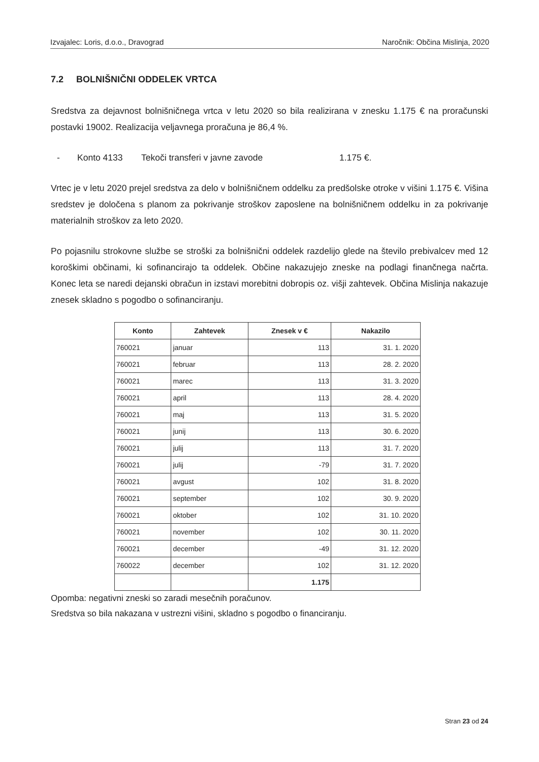Izvajalec: Loris, d.o.o., Dravograd Naročnik: Občina Mislinja, 2020
7.2 BOLNIŠNIČNI ODDELEK VRTCA
Sredstva za dejavnost bolnišničnega vrtca v letu 2020 so bila realizirana v znesku 1.175 € na proračunski postavki 19002. Realizacija veljavnega proračuna je 86,4 %.
- Konto 4133 Tekoči transferi v javne zavode 1.175 €.
Vrtec je v letu 2020 prejel sredstva za delo v bolnišničnem oddelku za predšolske otroke v višini 1.175 €. Višina sredstev je določena s planom za pokrivanje stroškov zaposlene na bolnišničnem oddelku in za pokrivanje materialnih stroškov za leto 2020.
Po pojasnilu strokovne službe se stroški za bolnišnični oddelek razdelijo glede na število prebivalcev med 12 koroškimi občinami, ki sofinancirajo ta oddelek. Občine nakazujejo zneske na podlagi finančnega načrta. Konec leta se naredi dejanski obračun in izstavi morebitni dobropis oz. višji zahtevek. Občina Mislinja nakazuje znesek skladno s pogodbo o sofinanciranju.
| Konto | Zahtevek | Znesek v € | Nakazilo |
| --- | --- | --- | --- |
| 760021 | januar | 113 | 31. 1. 2020 |
| 760021 | februar | 113 | 28. 2. 2020 |
| 760021 | marec | 113 | 31. 3. 2020 |
| 760021 | april | 113 | 28. 4. 2020 |
| 760021 | maj | 113 | 31. 5. 2020 |
| 760021 | junij | 113 | 30. 6. 2020 |
| 760021 | julij | 113 | 31. 7. 2020 |
| 760021 | julij | -79 | 31. 7. 2020 |
| 760021 | avgust | 102 | 31. 8. 2020 |
| 760021 | september | 102 | 30. 9. 2020 |
| 760021 | oktober | 102 | 31. 10. 2020 |
| 760021 | november | 102 | 30. 11. 2020 |
| 760021 | december | -49 | 31. 12. 2020 |
| 760022 | december | 102 | 31. 12. 2020 |
| | | 1.175 | |
Opomba: negativni zneski so zaradi mesečnih poračunov.
Sredstva so bila nakazana v ustrezni višini, skladno s pogodbo o financiranju.
Stran 23 od 24